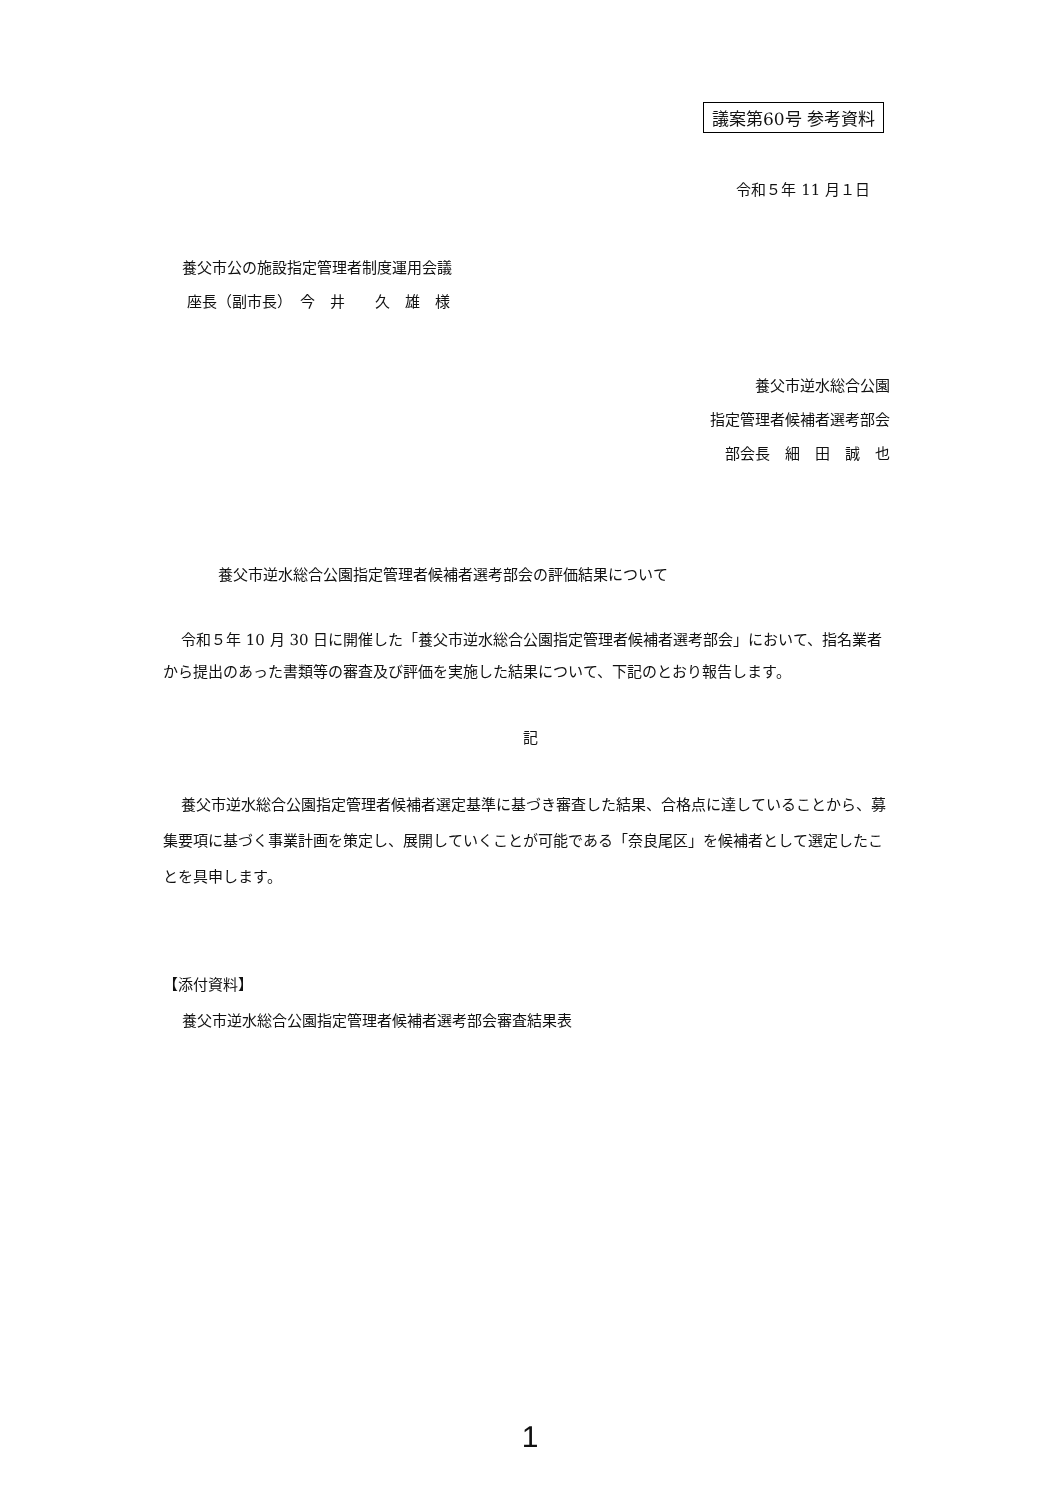議案第60号 参考資料
令和５年 11 月１日
養父市公の施設指定管理者制度運用会議
座長（副市長）　今　井　　久　雄　様
養父市逆水総合公園
指定管理者候補者選考部会
部会長　細　田　誠　也
養父市逆水総合公園指定管理者候補者選考部会の評価結果について
令和５年 10 月 30 日に開催した「養父市逆水総合公園指定管理者候補者選考部会」において、指名業者から提出のあった書類等の審査及び評価を実施した結果について、下記のとおり報告します。
記
養父市逆水総合公園指定管理者候補者選定基準に基づき審査した結果、合格点に達していることから、募集要項に基づく事業計画を策定し、展開していくことが可能である「奈良尾区」を候補者として選定したことを具申します。
【添付資料】
養父市逆水総合公園指定管理者候補者選考部会審査結果表
1